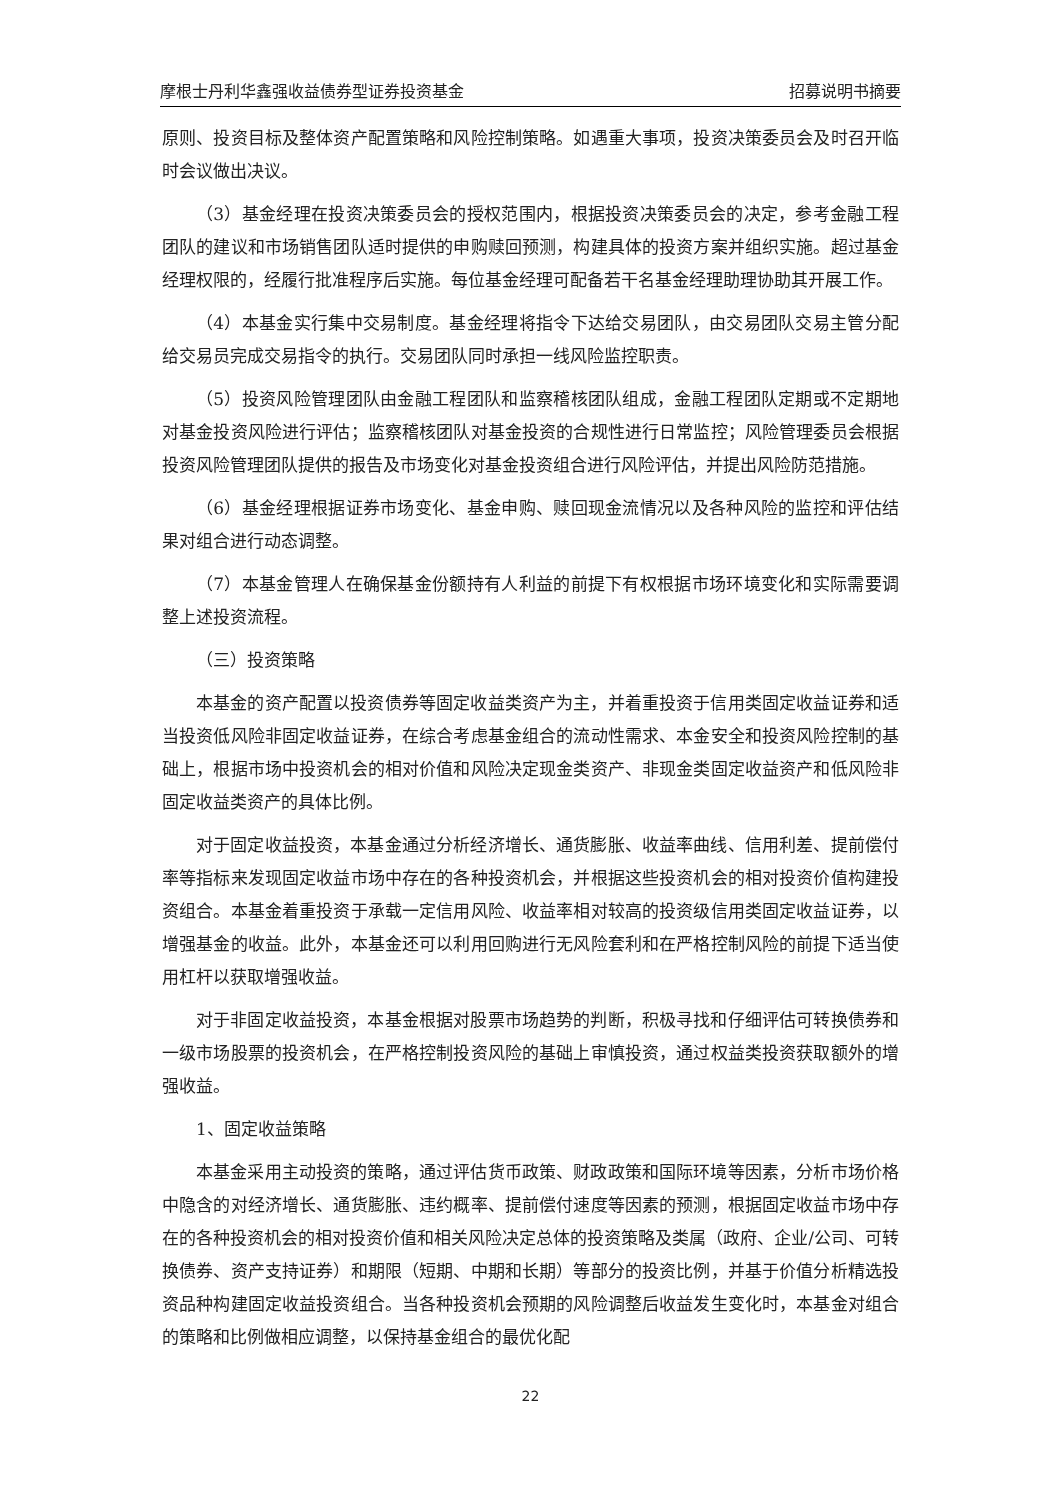摩根士丹利华鑫强收益债券型证券投资基金 招募说明书摘要
原则、投资目标及整体资产配置策略和风险控制策略。如遇重大事项，投资决策委员会及时召开临时会议做出决议。
（3）基金经理在投资决策委员会的授权范围内，根据投资决策委员会的决定，参考金融工程团队的建议和市场销售团队适时提供的申购赎回预测，构建具体的投资方案并组织实施。超过基金经理权限的，经履行批准程序后实施。每位基金经理可配备若干名基金经理助理协助其开展工作。
（4）本基金实行集中交易制度。基金经理将指令下达给交易团队，由交易团队交易主管分配给交易员完成交易指令的执行。交易团队同时承担一线风险监控职责。
（5）投资风险管理团队由金融工程团队和监察稽核团队组成，金融工程团队定期或不定期地对基金投资风险进行评估；监察稽核团队对基金投资的合规性进行日常监控；风险管理委员会根据投资风险管理团队提供的报告及市场变化对基金投资组合进行风险评估，并提出风险防范措施。
（6）基金经理根据证券市场变化、基金申购、赎回现金流情况以及各种风险的监控和评估结果对组合进行动态调整。
（7）本基金管理人在确保基金份额持有人利益的前提下有权根据市场环境变化和实际需要调整上述投资流程。
（三）投资策略
本基金的资产配置以投资债券等固定收益类资产为主，并着重投资于信用类固定收益证券和适当投资低风险非固定收益证券，在综合考虑基金组合的流动性需求、本金安全和投资风险控制的基础上，根据市场中投资机会的相对价值和风险决定现金类资产、非现金类固定收益资产和低风险非固定收益类资产的具体比例。
对于固定收益投资，本基金通过分析经济增长、通货膨胀、收益率曲线、信用利差、提前偿付率等指标来发现固定收益市场中存在的各种投资机会，并根据这些投资机会的相对投资价值构建投资组合。本基金着重投资于承载一定信用风险、收益率相对较高的投资级信用类固定收益证券，以增强基金的收益。此外，本基金还可以利用回购进行无风险套利和在严格控制风险的前提下适当使用杠杆以获取增强收益。
对于非固定收益投资，本基金根据对股票市场趋势的判断，积极寻找和仔细评估可转换债券和一级市场股票的投资机会，在严格控制投资风险的基础上审慎投资，通过权益类投资获取额外的增强收益。
1、固定收益策略
本基金采用主动投资的策略，通过评估货币政策、财政政策和国际环境等因素，分析市场价格中隐含的对经济增长、通货膨胀、违约概率、提前偿付速度等因素的预测，根据固定收益市场中存在的各种投资机会的相对投资价值和相关风险决定总体的投资策略及类属（政府、企业/公司、可转换债券、资产支持证券）和期限（短期、中期和长期）等部分的投资比例，并基于价值分析精选投资品种构建固定收益投资组合。当各种投资机会预期的风险调整后收益发生变化时，本基金对组合的策略和比例做相应调整，以保持基金组合的最优化配
22